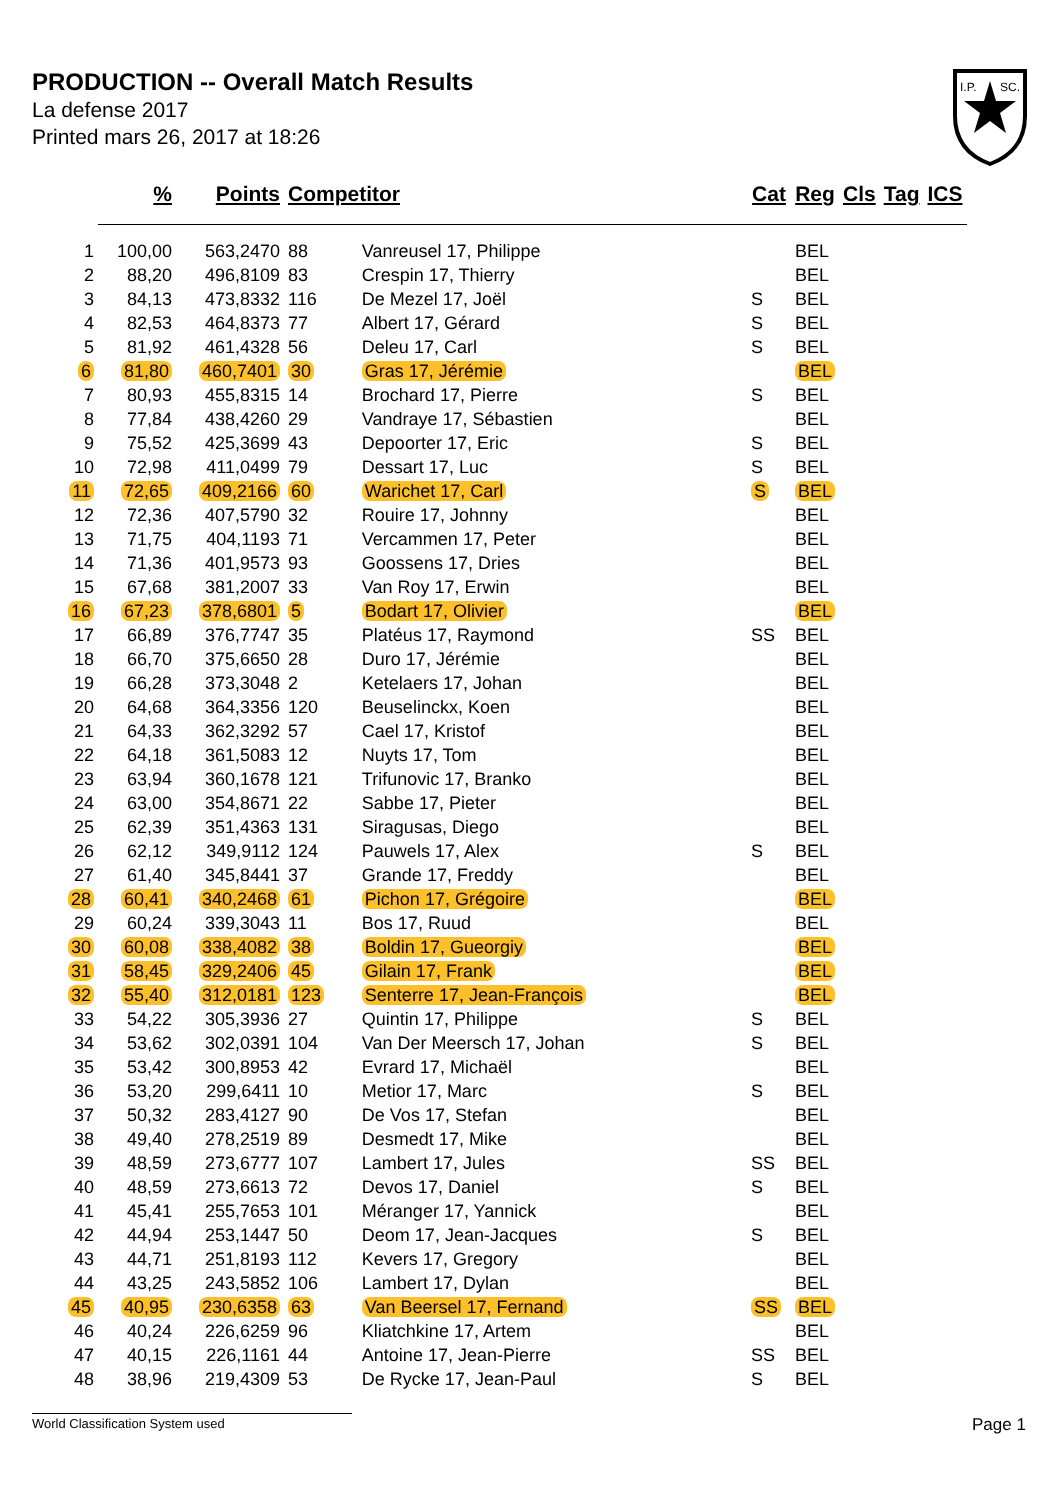PRODUCTION -- Overall Match Results
La defense 2017
Printed mars 26, 2017 at 18:26
I.P.
SC.
| | % | Points | Competitor | | Cat | Reg | Cls | Tag | ICS |
| --- | --- | --- | --- | --- | --- | --- | --- | --- | --- |
| 1 | 100,00 | 563,2470 | 88 | Vanreusel 17, Philippe | | BEL | | | |
| 2 | 88,20 | 496,8109 | 83 | Crespin 17, Thierry | | BEL | | | |
| 3 | 84,13 | 473,8332 | 116 | De Mezel 17, Joël | S | BEL | | | |
| 4 | 82,53 | 464,8373 | 77 | Albert 17, Gérard | S | BEL | | | |
| 5 | 81,92 | 461,4328 | 56 | Deleu 17, Carl | S | BEL | | | |
| 6 | 81,80 | 460,7401 | 30 | Gras 17, Jérémie | | BEL | | | |
| 7 | 80,93 | 455,8315 | 14 | Brochard 17, Pierre | S | BEL | | | |
| 8 | 77,84 | 438,4260 | 29 | Vandraye 17, Sébastien | | BEL | | | |
| 9 | 75,52 | 425,3699 | 43 | Depoorter 17, Eric | S | BEL | | | |
| 10 | 72,98 | 411,0499 | 79 | Dessart 17, Luc | S | BEL | | | |
| 11 | 72,65 | 409,2166 | 60 | Warichet 17, Carl | S | BEL | | | |
| 12 | 72,36 | 407,5790 | 32 | Rouire 17, Johnny | | BEL | | | |
| 13 | 71,75 | 404,1193 | 71 | Vercammen 17, Peter | | BEL | | | |
| 14 | 71,36 | 401,9573 | 93 | Goossens 17, Dries | | BEL | | | |
| 15 | 67,68 | 381,2007 | 33 | Van Roy 17, Erwin | | BEL | | | |
| 16 | 67,23 | 378,6801 | 5 | Bodart 17, Olivier | | BEL | | | |
| 17 | 66,89 | 376,7747 | 35 | Platéus 17, Raymond | SS | BEL | | | |
| 18 | 66,70 | 375,6650 | 28 | Duro 17, Jérémie | | BEL | | | |
| 19 | 66,28 | 373,3048 | 2 | Ketelaers 17, Johan | | BEL | | | |
| 20 | 64,68 | 364,3356 | 120 | Beuselinckx, Koen | | BEL | | | |
| 21 | 64,33 | 362,3292 | 57 | Cael 17, Kristof | | BEL | | | |
| 22 | 64,18 | 361,5083 | 12 | Nuyts 17, Tom | | BEL | | | |
| 23 | 63,94 | 360,1678 | 121 | Trifunovic 17, Branko | | BEL | | | |
| 24 | 63,00 | 354,8671 | 22 | Sabbe 17, Pieter | | BEL | | | |
| 25 | 62,39 | 351,4363 | 131 | Siragusas, Diego | | BEL | | | |
| 26 | 62,12 | 349,9112 | 124 | Pauwels 17, Alex | S | BEL | | | |
| 27 | 61,40 | 345,8441 | 37 | Grande 17, Freddy | | BEL | | | |
| 28 | 60,41 | 340,2468 | 61 | Pichon 17, Grégoire | | BEL | | | |
| 29 | 60,24 | 339,3043 | 11 | Bos 17, Ruud | | BEL | | | |
| 30 | 60,08 | 338,4082 | 38 | Boldin 17, Gueorgiy | | BEL | | | |
| 31 | 58,45 | 329,2406 | 45 | Gilain 17, Frank | | BEL | | | |
| 32 | 55,40 | 312,0181 | 123 | Senterre 17, Jean-François | | BEL | | | |
| 33 | 54,22 | 305,3936 | 27 | Quintin 17, Philippe | S | BEL | | | |
| 34 | 53,62 | 302,0391 | 104 | Van Der Meersch 17, Johan | S | BEL | | | |
| 35 | 53,42 | 300,8953 | 42 | Evrard 17, Michaël | | BEL | | | |
| 36 | 53,20 | 299,6411 | 10 | Metior 17, Marc | S | BEL | | | |
| 37 | 50,32 | 283,4127 | 90 | De Vos 17, Stefan | | BEL | | | |
| 38 | 49,40 | 278,2519 | 89 | Desmedt 17, Mike | | BEL | | | |
| 39 | 48,59 | 273,6777 | 107 | Lambert 17, Jules | SS | BEL | | | |
| 40 | 48,59 | 273,6613 | 72 | Devos 17, Daniel | S | BEL | | | |
| 41 | 45,41 | 255,7653 | 101 | Méranger 17, Yannick | | BEL | | | |
| 42 | 44,94 | 253,1447 | 50 | Deom 17, Jean-Jacques | S | BEL | | | |
| 43 | 44,71 | 251,8193 | 112 | Kevers 17, Gregory | | BEL | | | |
| 44 | 43,25 | 243,5852 | 106 | Lambert 17, Dylan | | BEL | | | |
| 45 | 40,95 | 230,6358 | 63 | Van Beersel 17, Fernand | SS | BEL | | | |
| 46 | 40,24 | 226,6259 | 96 | Kliatchkine 17, Artem | | BEL | | | |
| 47 | 40,15 | 226,1161 | 44 | Antoine 17, Jean-Pierre | SS | BEL | | | |
| 48 | 38,96 | 219,4309 | 53 | De Rycke 17, Jean-Paul | S | BEL | | | |
World Classification System used Page 1